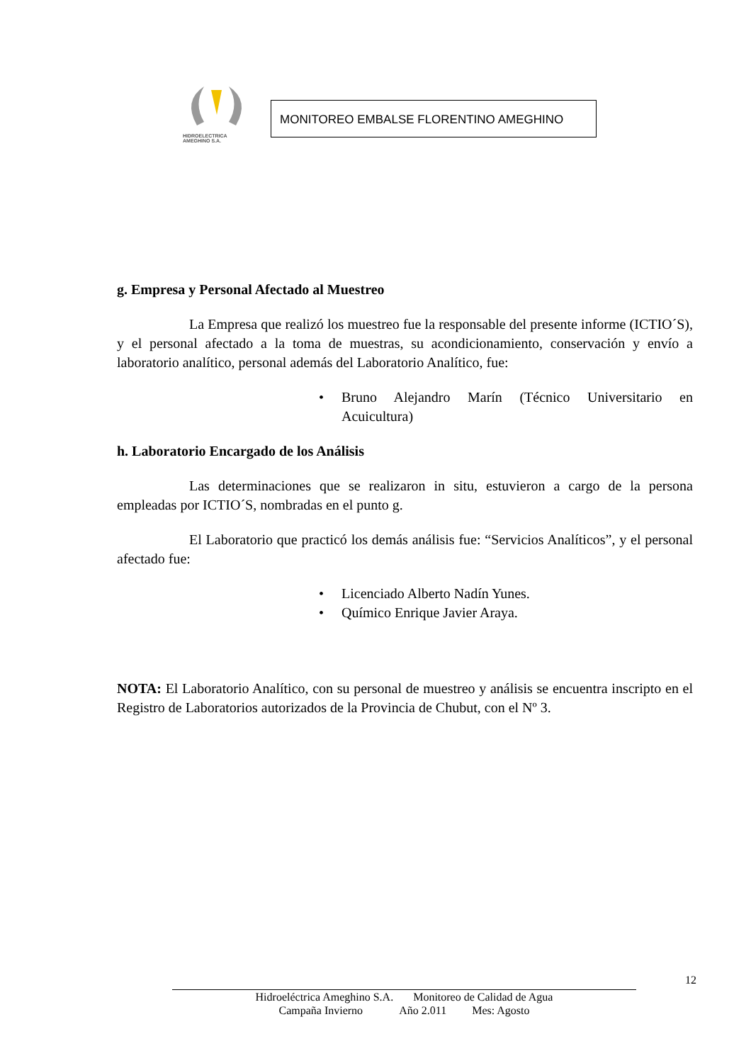HIDROELECTRICA
AMEGHINO S.A.
MONITOREO EMBALSE FLORENTINO AMEGHINO
g. Empresa y Personal Afectado al Muestreo
La Empresa que realizó los muestreo fue la responsable del presente informe (ICTIO´S), y el personal afectado a la toma de muestras, su acondicionamiento, conservación y envío a laboratorio analítico, personal además del Laboratorio Analítico, fue:
• Bruno Alejandro Marín (Técnico Universitario en Acuicultura)
h. Laboratorio Encargado de los Análisis
Las determinaciones que se realizaron in situ, estuvieron a cargo de la persona empleadas por ICTIO´S, nombradas en el punto g.
El Laboratorio que practicó los demás análisis fue: “Servicios Analíticos”, y el personal afectado fue:
• Licenciado Alberto Nadín Yunes.
• Químico Enrique Javier Araya.
NOTA: El Laboratorio Analítico, con su personal de muestreo y análisis se encuentra inscripto en el Registro de Laboratorios autorizados de la Provincia de Chubut, con el Nº 3.
12
Hidroeléctrica Ameghino S.A. Monitoreo de Calidad de Agua
Campaña Invierno Año 2.011 Mes: Agosto